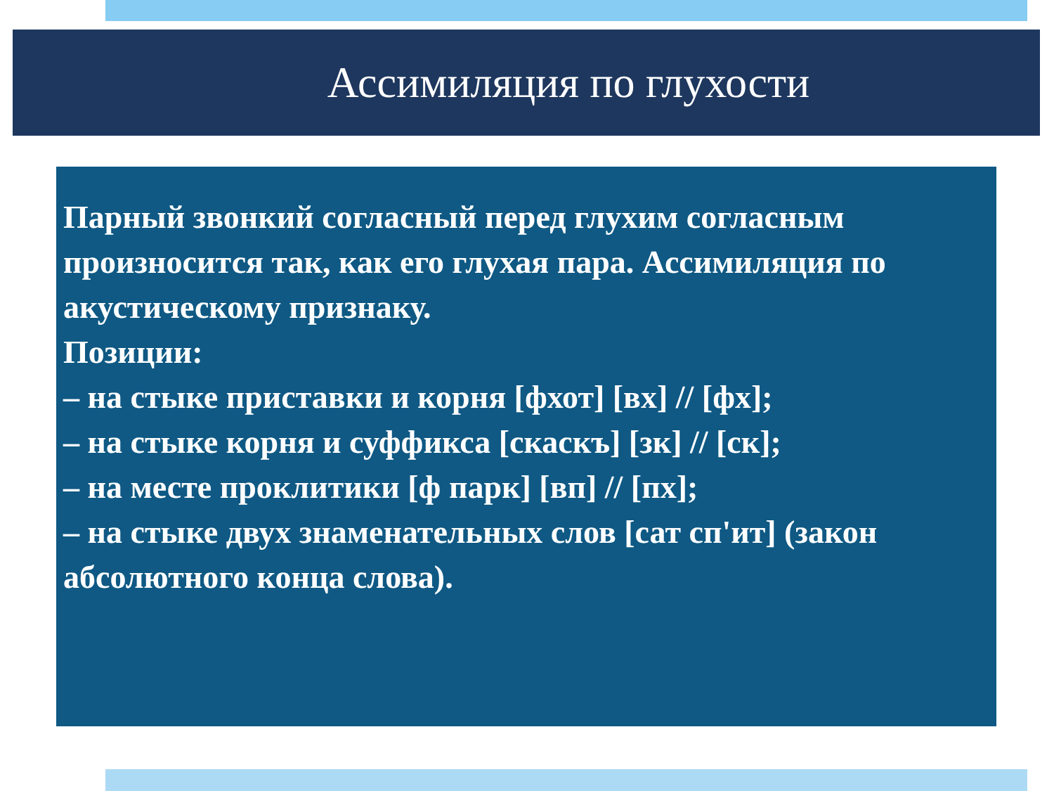Ассимиляция по глухости
Парный звонкий согласный перед глухим согласным произносится так, как его глухая пара. Ассимиляция по акустическому признаку.
Позиции:
– на стыке приставки и корня [фхот] [вх] // [фх];
– на стыке корня и суффикса [скаскъ] [зк] // [ск];
– на месте проклитики [ф парк] [вп] // [пх];
– на стыке двух знаменательных слов [сат сп'ит] (закон абсолютного конца слова).